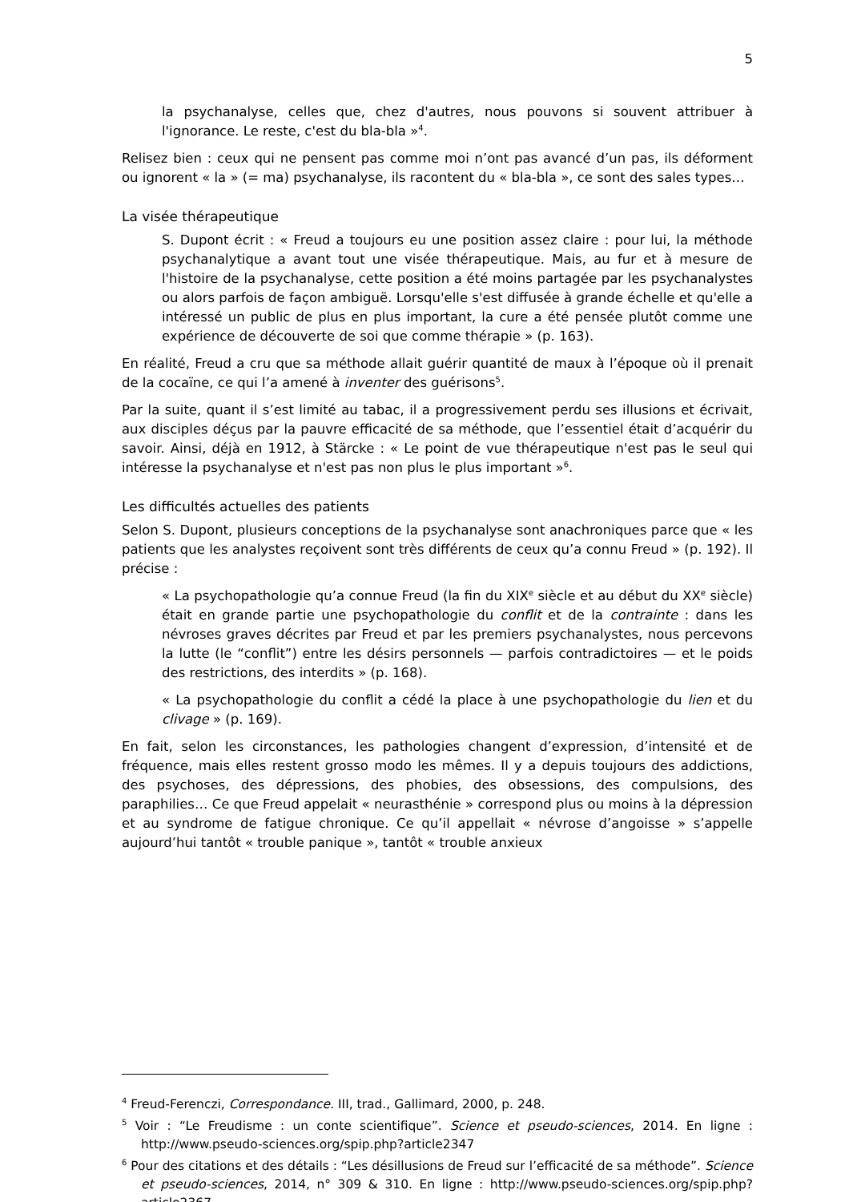5
la psychanalyse, celles que, chez d'autres, nous pouvons si souvent attribuer à l'ignorance. Le reste, c'est du bla-bla »<sup>4</sup>.
Relisez bien : ceux qui ne pensent pas comme moi n’ont pas avancé d’un pas, ils déforment ou ignorent « la » (= ma) psychanalyse, ils racontent du « bla-bla », ce sont des sales types…
La visée thérapeutique
S. Dupont écrit : « Freud a toujours eu une position assez claire : pour lui, la méthode psychanalytique a avant tout une visée thérapeutique. Mais, au fur et à mesure de l'histoire de la psychanalyse, cette position a été moins partagée par les psychanalystes ou alors parfois de façon ambiguë. Lorsqu'elle s'est diffusée à grande échelle et qu'elle a intéressé un public de plus en plus important, la cure a été pensée plutôt comme une expérience de découverte de soi que comme thérapie » (p. 163).
En réalité, Freud a cru que sa méthode allait guérir quantité de maux à l’époque où il prenait de la cocaïne, ce qui l’a amené à inventer des guérisons<sup>5</sup>.
Par la suite, quant il s’est limité au tabac, il a progressivement perdu ses illusions et écrivait, aux disciples déçus par la pauvre efficacité de sa méthode, que l’essentiel était d’acquérir du savoir. Ainsi, déjà en 1912, à Stärcke : « Le point de vue thérapeutique n'est pas le seul qui intéresse la psychanalyse et n'est pas non plus le plus important »<sup>6</sup>.
Les difficultés actuelles des patients
Selon S. Dupont, plusieurs conceptions de la psychanalyse sont anachroniques parce que « les patients que les analystes reçoivent sont très différents de ceux qu’a connu Freud » (p. 192). Il précise :
« La psychopathologie qu’a connue Freud (la fin du XIX<sup>e</sup> siècle et au début du XX<sup>e</sup> siècle) était en grande partie une psychopathologie du conflit et de la contrainte : dans les névroses graves décrites par Freud et par les premiers psychanalystes, nous percevons la lutte (le “conflit”) entre les désirs personnels — parfois contradictoires — et le poids des restrictions, des interdits » (p. 168).
« La psychopathologie du conflit a cédé la place à une psychopathologie du lien et du clivage » (p. 169).
En fait, selon les circonstances, les pathologies changent d’expression, d’intensité et de fréquence, mais elles restent grosso modo les mêmes. Il y a depuis toujours des addictions, des psychoses, des dépressions, des phobies, des obsessions, des compulsions, des paraphilies… Ce que Freud appelait « neurasthénie » correspond plus ou moins à la dépression et au syndrome de fatigue chronique. Ce qu’il appellait « névrose d’angoisse » s’appelle aujourd’hui tantôt « trouble panique », tantôt « trouble anxieux
<sup>4</sup> Freud-Ferenczi, Correspondance. III, trad., Gallimard, 2000, p. 248.
<sup>5</sup> Voir : “Le Freudisme : un conte scientifique”. Science et pseudo-sciences, 2014. En ligne : http://www.pseudo-sciences.org/spip.php?article2347
<sup>6</sup> Pour des citations et des détails : “Les désillusions de Freud sur l’efficacité de sa méthode”. Science et pseudo-sciences, 2014, n° 309 & 310. En ligne : http://www.pseudo-sciences.org/spip.php?article2367